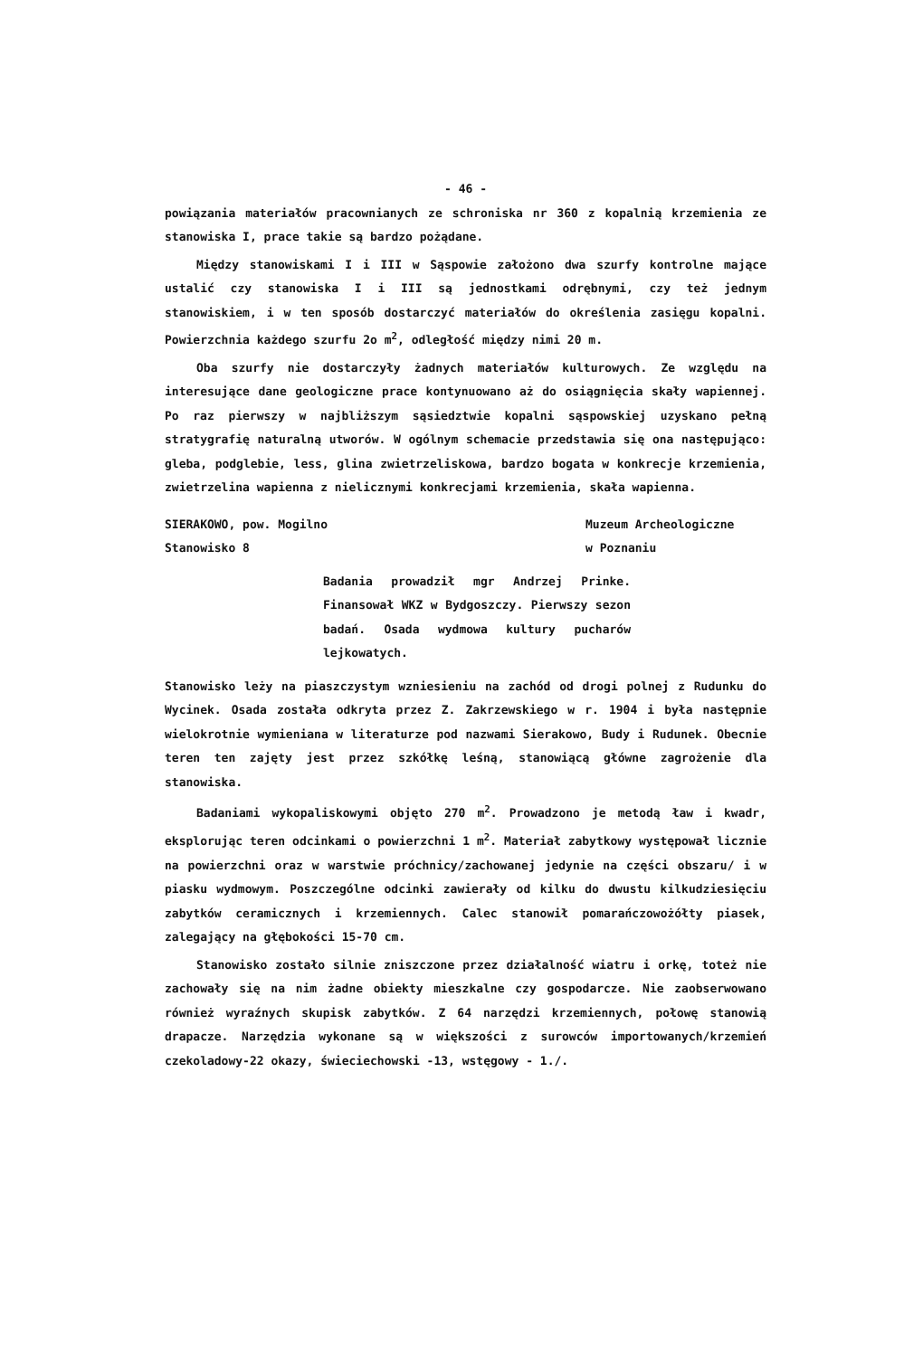- 46 -
powiązania materiałów pracownianych ze schroniska nr 360 z kopalnią krzemienia ze stanowiska I, prace takie są bardzo pożądane.
Między stanowiskami I i III w Sąspowie założono dwa szurfy kontrolne mające ustalić czy stanowiska I i III są jednostkami odrębnymi, czy też jednym stanowiskiem, i w ten sposób dostarczyć materiałów do określenia zasięgu kopalni. Powierzchnia każdego szurfu 2o m<sup>2</sup>, odległość między nimi 20 m.
Oba szurfy nie dostarczyły żadnych materiałów kulturowych. Ze względu na interesujące dane geologiczne prace kontynuowano aż do osiągnięcia skały wapiennej. Po raz pierwszy w najbliższym sąsiedztwie kopalni sąspowskiej uzyskano pełną stratygrafię naturalną utworów. W ogólnym schemacie przedstawia się ona następująco: gleba, podglebie, less, glina zwietrzeliskowa, bardzo bogata w konkrecje krzemienia, zwietrzelina wapienna z nielicznymi konkrecjami krzemienia, skała wapienna.
SIERAKOWO, pow. Mogilno
Stanowisko 8
Muzeum Archeologiczne
w Poznaniu
Badania prowadził mgr Andrzej Prinke. Finansował WKZ w Bydgoszczy. Pierwszy sezon badań. Osada wydmowa kultury pucharów lejkowatych.
Stanowisko leży na piaszczystym wzniesieniu na zachód od drogi polnej z Rudunku do Wycinek. Osada została odkryta przez Z. Zakrzewskiego w r. 1904 i była następnie wielokrotnie wymieniana w literaturze pod nazwami Sierakowo, Budy i Rudunek. Obecnie teren ten zajęty jest przez szkółkę leśną, stanowiącą główne zagrożenie dla stanowiska.
Badaniami wykopaliskowymi objęto 270 m<sup>2</sup>. Prowadzono je metodą ław i kwadr, eksplorując teren odcinkami o powierzchni 1 m<sup>2</sup>. Materiał zabytkowy występował licznie na powierzchni oraz w warstwie próchnicy/zachowanej jedynie na części obszaru/ i w piasku wydmowym. Poszczególne odcinki zawierały od kilku do dwustu kilkudziesięciu zabytków ceramicznych i krzemiennych. Calec stanowił pomarańczowożółty piasek, zalegający na głębokości 15-70 cm.
Stanowisko zostało silnie zniszczone przez działalność wiatru i orkę, toteż nie zachowały się na nim żadne obiekty mieszkalne czy gospodarcze. Nie zaobserwowano również wyraźnych skupisk zabytków. Z 64 narzędzi krzemiennych, połowę stanowią drapacze. Narzędzia wykonane są w większości z surowców importowanych/krzemień czekoladowy-22 okazy, świeciechowski -13, wstęgowy - 1./.